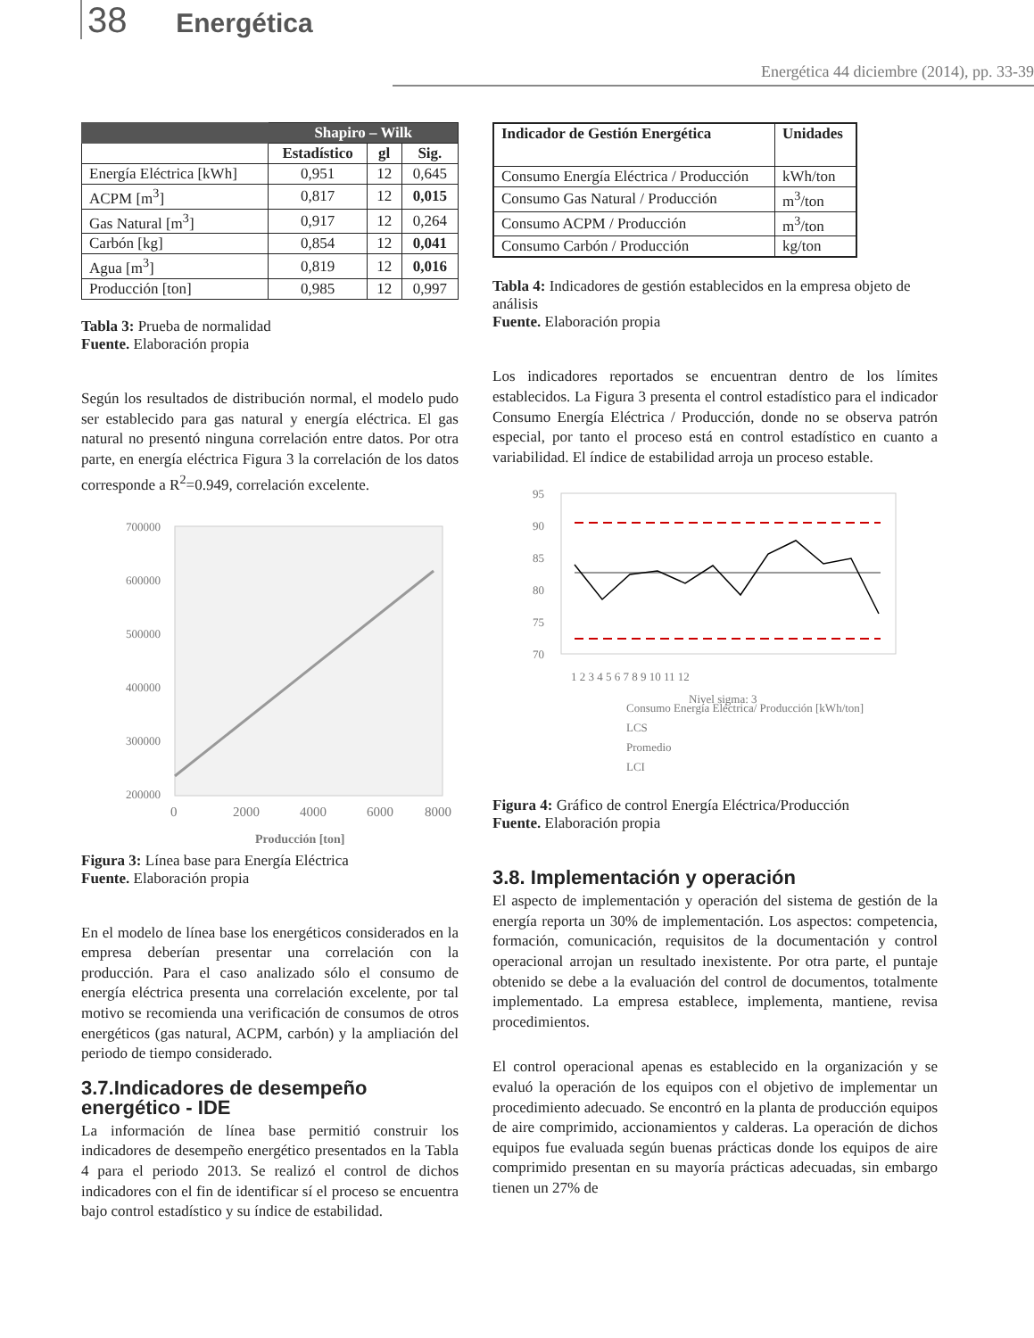38 Energética
Energética 44 diciembre (2014), pp. 33-39
| | Shapiro – Wilk | | |
| --- | --- | --- | --- |
| | Estadístico | gl | Sig. |
| Energía Eléctrica [kWh] | 0,951 | 12 | 0,645 |
| ACPM [m<sup>3</sup>] | 0,817 | 12 | 0,015 |
| Gas Natural [m<sup>3</sup>] | 0,917 | 12 | 0,264 |
| Carbón [kg] | 0,854 | 12 | 0,041 |
| Agua [m<sup>3</sup>] | 0,819 | 12 | 0,016 |
| Producción [ton] | 0,985 | 12 | 0,997 |
Tabla 3: Prueba de normalidad
Fuente. Elaboración propia
Según los resultados de distribución normal, el modelo pudo ser establecido para gas natural y energía eléctrica. El gas natural no presentó ninguna correlación entre datos. Por otra parte, en energía eléctrica Figura 3 la correlación de los datos corresponde a R<sup>2</sup>=0.949, correlación excelente.
700000
600000
500000
400000
300000
200000
0
2000
4000
6000
8000
Producción [ton]
Figura 3: Línea base para Energía Eléctrica
Fuente. Elaboración propia
En el modelo de línea base los energéticos considerados en la empresa deberían presentar una correlación con la producción. Para el caso analizado sólo el consumo de energía eléctrica presenta una correlación excelente, por tal motivo se recomienda una verificación de consumos de otros energéticos (gas natural, ACPM, carbón) y la ampliación del periodo de tiempo considerado.
3.7.Indicadores de desempeño energético - IDE
La información de línea base permitió construir los indicadores de desempeño energético presentados en la Tabla 4 para el periodo 2013. Se realizó el control de dichos indicadores con el fin de identificar sí el proceso se encuentra bajo control estadístico y su índice de estabilidad.
| Indicador de Gestión Energética | Unidades |
| --- | --- |
| Consumo Energía Eléctrica / Producción | kWh/ton |
| Consumo Gas Natural / Producción | m<sup>3</sup>/ton |
| Consumo ACPM / Producción | m<sup>3</sup>/ton |
| Consumo Carbón / Producción | kg/ton |
Tabla 4: Indicadores de gestión establecidos en la empresa objeto de análisis
Fuente. Elaboración propia
Los indicadores reportados se encuentran dentro de los límites establecidos. La Figura 3 presenta el control estadístico para el indicador Consumo Energía Eléctrica / Producción, donde no se observa patrón especial, por tanto el proceso está en control estadístico en cuanto a variabilidad. El índice de estabilidad arroja un proceso estable.
95
90
85
80
75
70
1 2 3 4 5 6 7 8 9 10 11 12
Consumo Energía Eléctrica/ Producción [kWh/ton]
LCS
Promedio
LCI
Nivel sigma: 3
Figura 4: Gráfico de control Energía Eléctrica/Producción
Fuente. Elaboración propia
3.8. Implementación y operación
El aspecto de implementación y operación del sistema de gestión de la energía reporta un 30% de implementación. Los aspectos: competencia, formación, comunicación, requisitos de la documentación y control operacional arrojan un resultado inexistente. Por otra parte, el puntaje obtenido se debe a la evaluación del control de documentos, totalmente implementado. La empresa establece, implementa, mantiene, revisa procedimientos.
El control operacional apenas es establecido en la organización y se evaluó la operación de los equipos con el objetivo de implementar un procedimiento adecuado. Se encontró en la planta de producción equipos de aire comprimido, accionamientos y calderas. La operación de dichos equipos fue evaluada según buenas prácticas donde los equipos de aire comprimido presentan en su mayoría prácticas adecuadas, sin embargo tienen un 27% de